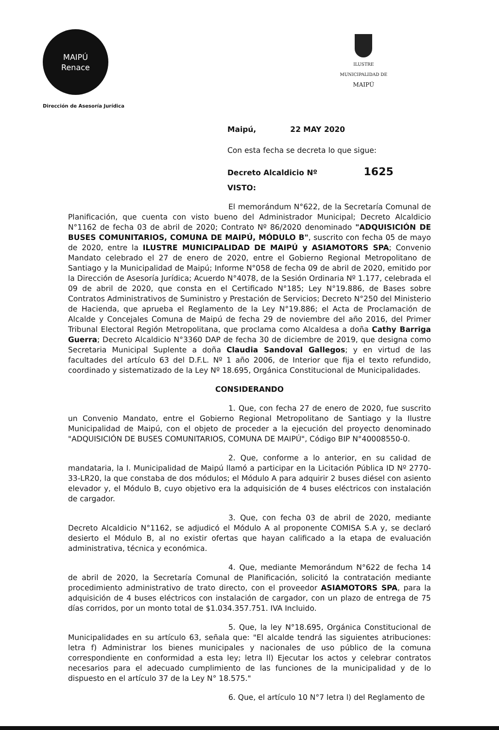MAIPÚ
Renace
Dirección de Asesoría Jurídica
ILUSTRE
MUNICIPALIDAD DE
MAIPÚ
Maipú, 22 MAY 2020
Con esta fecha se decreta lo que sigue:
Decreto Alcaldicio Nº 1625
VISTO:
El memorándum N°622, de la Secretaría Comunal de Planificación, que cuenta con visto bueno del Administrador Municipal; Decreto Alcaldicio N°1162 de fecha 03 de abril de 2020; Contrato Nº 86/2020 denominado "ADQUISICIÓN DE BUSES COMUNITARIOS, COMUNA DE MAIPÚ, MÓDULO B", suscrito con fecha 05 de mayo de 2020, entre la ILUSTRE MUNICIPALIDAD DE MAIPÚ y ASIAMOTORS SPA; Convenio Mandato celebrado el 27 de enero de 2020, entre el Gobierno Regional Metropolitano de Santiago y la Municipalidad de Maipú; Informe N°058 de fecha 09 de abril de 2020, emitido por la Dirección de Asesoría Jurídica; Acuerdo N°4078, de la Sesión Ordinaria Nº 1.177, celebrada el 09 de abril de 2020, que consta en el Certificado N°185; Ley N°19.886, de Bases sobre Contratos Administrativos de Suministro y Prestación de Servicios; Decreto N°250 del Ministerio de Hacienda, que aprueba el Reglamento de la Ley N°19.886; el Acta de Proclamación de Alcalde y Concejales Comuna de Maipú de fecha 29 de noviembre del año 2016, del Primer Tribunal Electoral Región Metropolitana, que proclama como Alcaldesa a doña Cathy Barriga Guerra; Decreto Alcaldicio N°3360 DAP de fecha 30 de diciembre de 2019, que designa como Secretaria Municipal Suplente a doña Claudia Sandoval Gallegos; y en virtud de las facultades del artículo 63 del D.F.L. Nº 1 año 2006, de Interior que fija el texto refundido, coordinado y sistematizado de la Ley Nº 18.695, Orgánica Constitucional de Municipalidades.
CONSIDERANDO
1. Que, con fecha 27 de enero de 2020, fue suscrito un Convenio Mandato, entre el Gobierno Regional Metropolitano de Santiago y la Ilustre Municipalidad de Maipú, con el objeto de proceder a la ejecución del proyecto denominado "ADQUISICIÓN DE BUSES COMUNITARIOS, COMUNA DE MAIPÚ", Código BIP N°40008550-0.
2. Que, conforme a lo anterior, en su calidad de mandataria, la I. Municipalidad de Maipú llamó a participar en la Licitación Pública ID Nº 2770-33-LR20, la que constaba de dos módulos; el Módulo A para adquirir 2 buses diésel con asiento elevador y, el Módulo B, cuyo objetivo era la adquisición de 4 buses eléctricos con instalación de cargador.
3. Que, con fecha 03 de abril de 2020, mediante Decreto Alcaldicio N°1162, se adjudicó el Módulo A al proponente COMISA S.A y, se declaró desierto el Módulo B, al no existir ofertas que hayan calificado a la etapa de evaluación administrativa, técnica y económica.
4. Que, mediante Memorándum N°622 de fecha 14 de abril de 2020, la Secretaría Comunal de Planificación, solicitó la contratación mediante procedimiento administrativo de trato directo, con el proveedor ASIAMOTORS SPA, para la adquisición de 4 buses eléctricos con instalación de cargador, con un plazo de entrega de 75 días corridos, por un monto total de $1.034.357.751. IVA Incluido.
5. Que, la ley N°18.695, Orgánica Constitucional de Municipalidades en su artículo 63, señala que: "El alcalde tendrá las siguientes atribuciones: letra f) Administrar los bienes municipales y nacionales de uso público de la comuna correspondiente en conformidad a esta ley; letra ll) Ejecutar los actos y celebrar contratos necesarios para el adecuado cumplimiento de las funciones de la municipalidad y de lo dispuesto en el artículo 37 de la Ley N° 18.575."
6. Que, el artículo 10 N°7 letra l) del Reglamento de